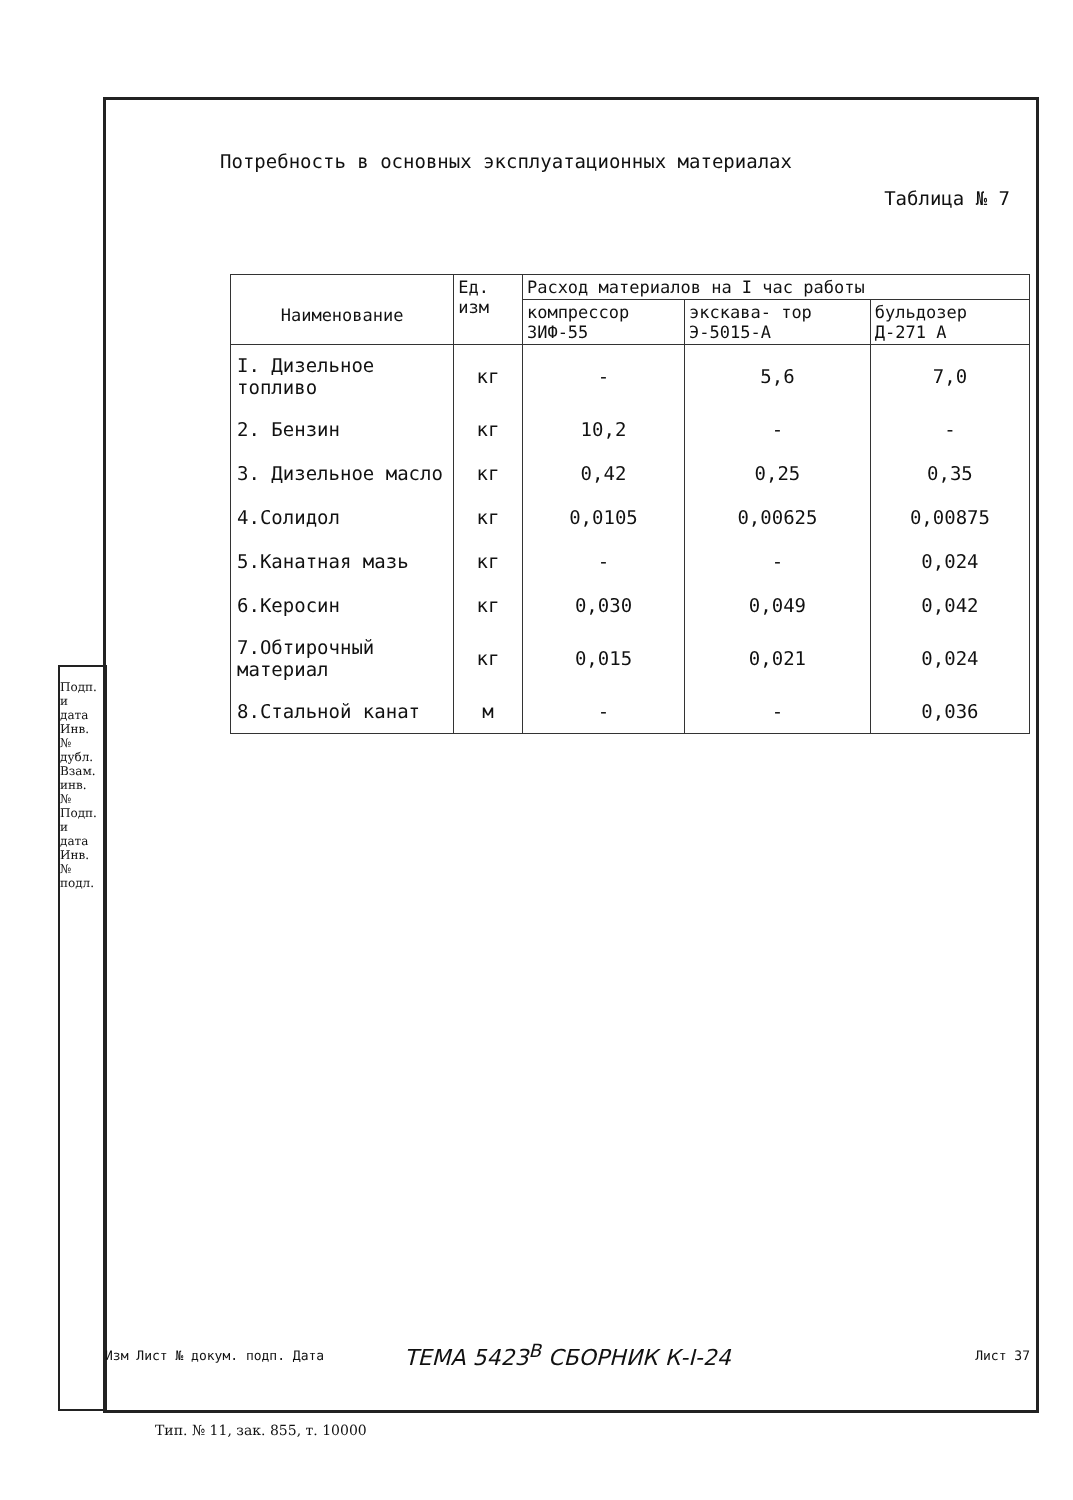Потребность в основных эксплуатационных материалах
Таблица № 7
| Наименование | Ед. изм | Расход материалов на I час работы | | |
| --- | --- | --- | --- | --- |
| | | компрессор ЗИФ-55 | экскава- тор Э-5015-А | бульдозер Д-271 А |
| I. Дизельное топливо | кг | - | 5,6 | 7,0 |
| 2. Бензин | кг | 10,2 | - | - |
| 3. Дизельное масло | кг | 0,42 | 0,25 | 0,35 |
| 4.Солидол | кг | 0,0105 | 0,00625 | 0,00875 |
| 5.Канатная мазь | кг | - | - | 0,024 |
| 6.Керосин | кг | 0,030 | 0,049 | 0,042 |
| 7.Обтирочный материал | кг | 0,015 | 0,021 | 0,024 |
| 8.Стальной канат | м | - | - | 0,036 |
Подп. и дата Инв. № дубл. Взам. инв. № Подп. и дата Инв. № подл.
Изм Лист № докум. подп. Дата ТЕМА 5423<sup>В</sup> СБОРНИК К-I-24 Лист 37
Тип. № 11, зак. 855, т. 10000